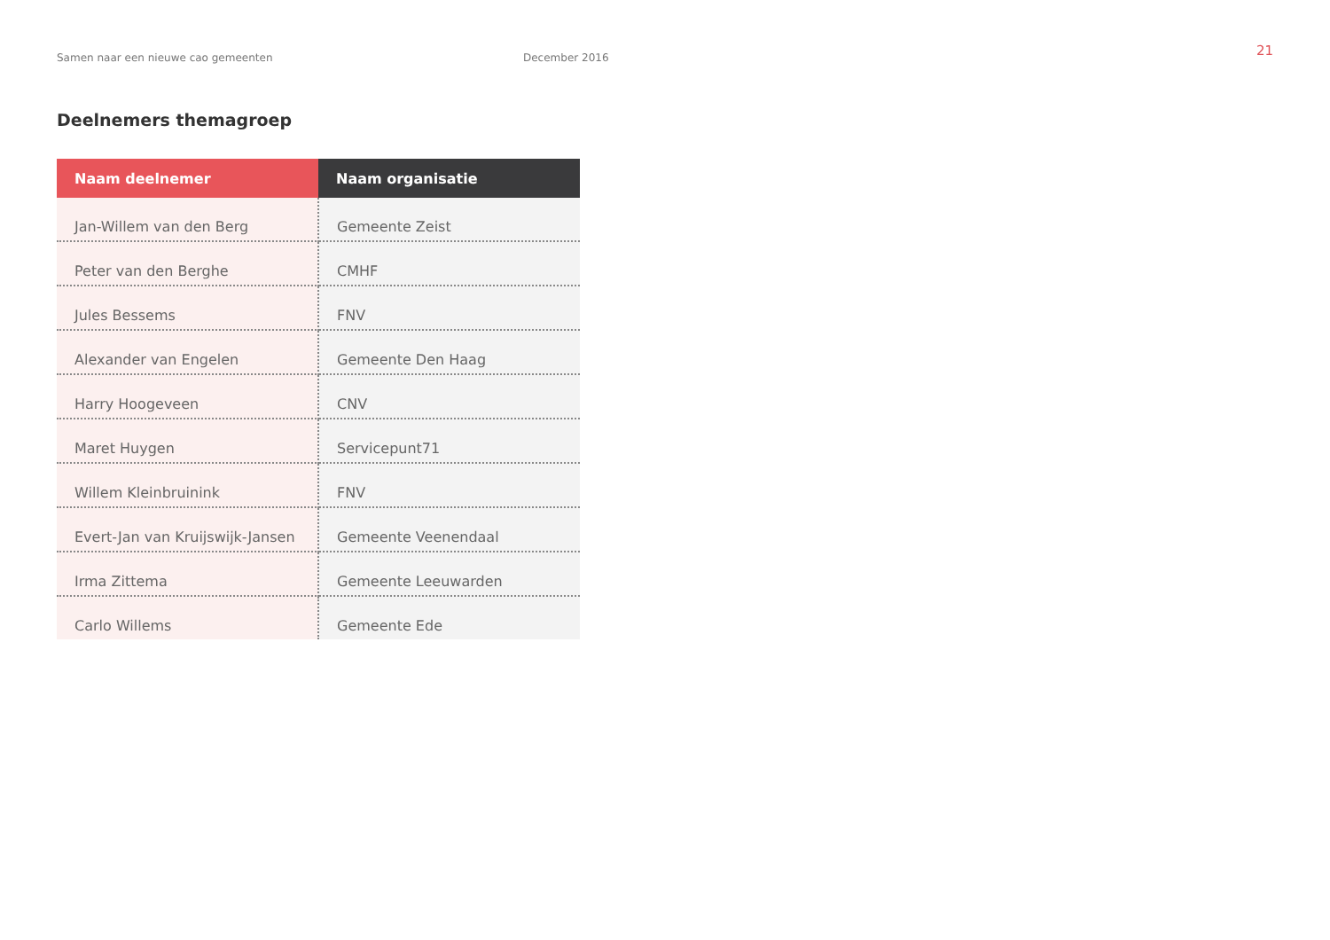Samen naar een nieuwe cao gemeenten December 2016
21
Deelnemers themagroep
| Naam deelnemer | Naam organisatie |
| --- | --- |
| Jan-Willem van den Berg | Gemeente Zeist |
| Peter van den Berghe | CMHF |
| Jules Bessems | FNV |
| Alexander van Engelen | Gemeente Den Haag |
| Harry Hoogeveen | CNV |
| Maret Huygen | Servicepunt71 |
| Willem Kleinbruinink | FNV |
| Evert-Jan van Kruijswijk-Jansen | Gemeente Veenendaal |
| Irma Zittema | Gemeente Leeuwarden |
| Carlo Willems | Gemeente Ede |